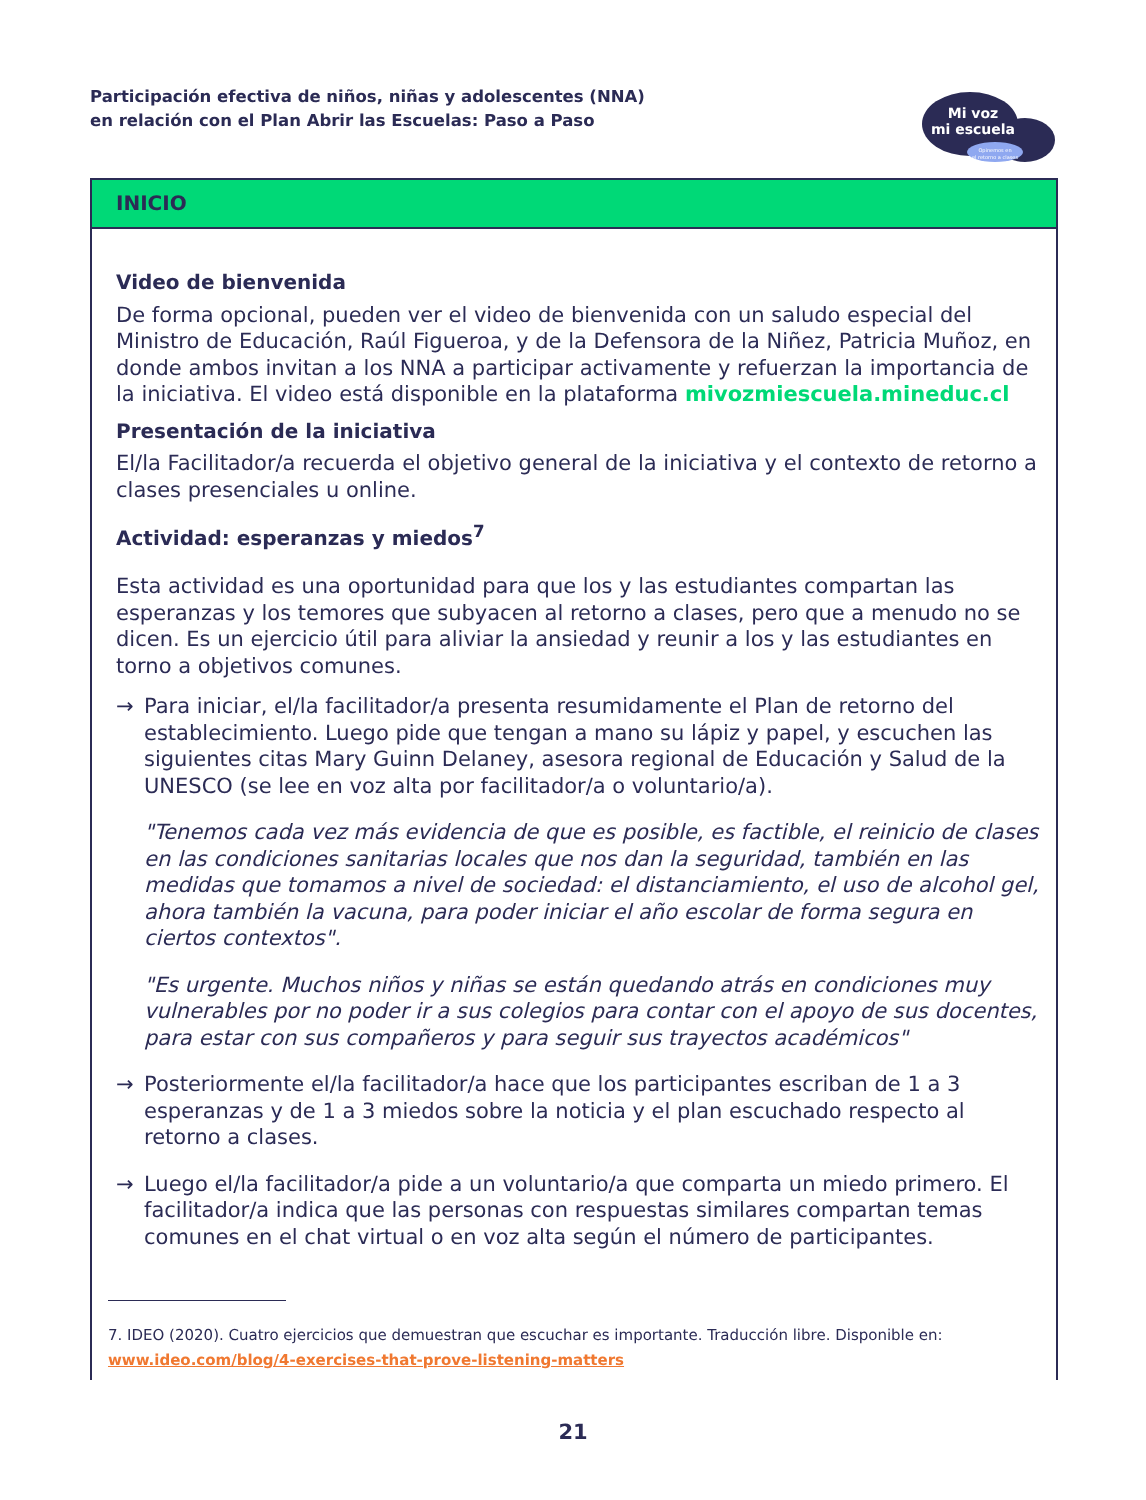Participación efectiva de niños, niñas y adolescentes (NNA)
en relación con el Plan Abrir las Escuelas: Paso a Paso
Mi voz
mi escuela
Opinemos en
el retorno a clases
INICIO
Video de bienvenida
De forma opcional, pueden ver el video de bienvenida con un saludo especial del Ministro de Educación, Raúl Figueroa, y de la Defensora de la Niñez, Patricia Muñoz, en donde ambos invitan a los NNA a participar activamente y refuerzan la importancia de la iniciativa. El video está disponible en la plataforma mivozmiescuela.mineduc.cl
Presentación de la iniciativa
El/la Facilitador/a recuerda el objetivo general de la iniciativa y el contexto de retorno a clases presenciales u online.
Actividad: esperanzas y miedos<sup>7</sup>
Esta actividad es una oportunidad para que los y las estudiantes compartan las esperanzas y los temores que subyacen al retorno a clases, pero que a menudo no se dicen. Es un ejercicio útil para aliviar la ansiedad y reunir a los y las estudiantes en torno a objetivos comunes.
→ Para iniciar, el/la facilitador/a presenta resumidamente el Plan de retorno del establecimiento. Luego pide que tengan a mano su lápiz y papel, y escuchen las siguientes citas Mary Guinn Delaney, asesora regional de Educación y Salud de la UNESCO (se lee en voz alta por facilitador/a o voluntario/a).
"Tenemos cada vez más evidencia de que es posible, es factible, el reinicio de clases en las condiciones sanitarias locales que nos dan la seguridad, también en las medidas que tomamos a nivel de sociedad: el distanciamiento, el uso de alcohol gel, ahora también la vacuna, para poder iniciar el año escolar de forma segura en ciertos contextos".
"Es urgente. Muchos niños y niñas se están quedando atrás en condiciones muy vulnerables por no poder ir a sus colegios para contar con el apoyo de sus docentes, para estar con sus compañeros y para seguir sus trayectos académicos"
→ Posteriormente el/la facilitador/a hace que los participantes escriban de 1 a 3 esperanzas y de 1 a 3 miedos sobre la noticia y el plan escuchado respecto al retorno a clases.
→ Luego el/la facilitador/a pide a un voluntario/a que comparta un miedo primero. El facilitador/a indica que las personas con respuestas similares compartan temas comunes en el chat virtual o en voz alta según el número de participantes.
7. IDEO (2020). Cuatro ejercicios que demuestran que escuchar es importante. Traducción libre. Disponible en: www.ideo.com/blog/4-exercises-that-prove-listening-matters
21